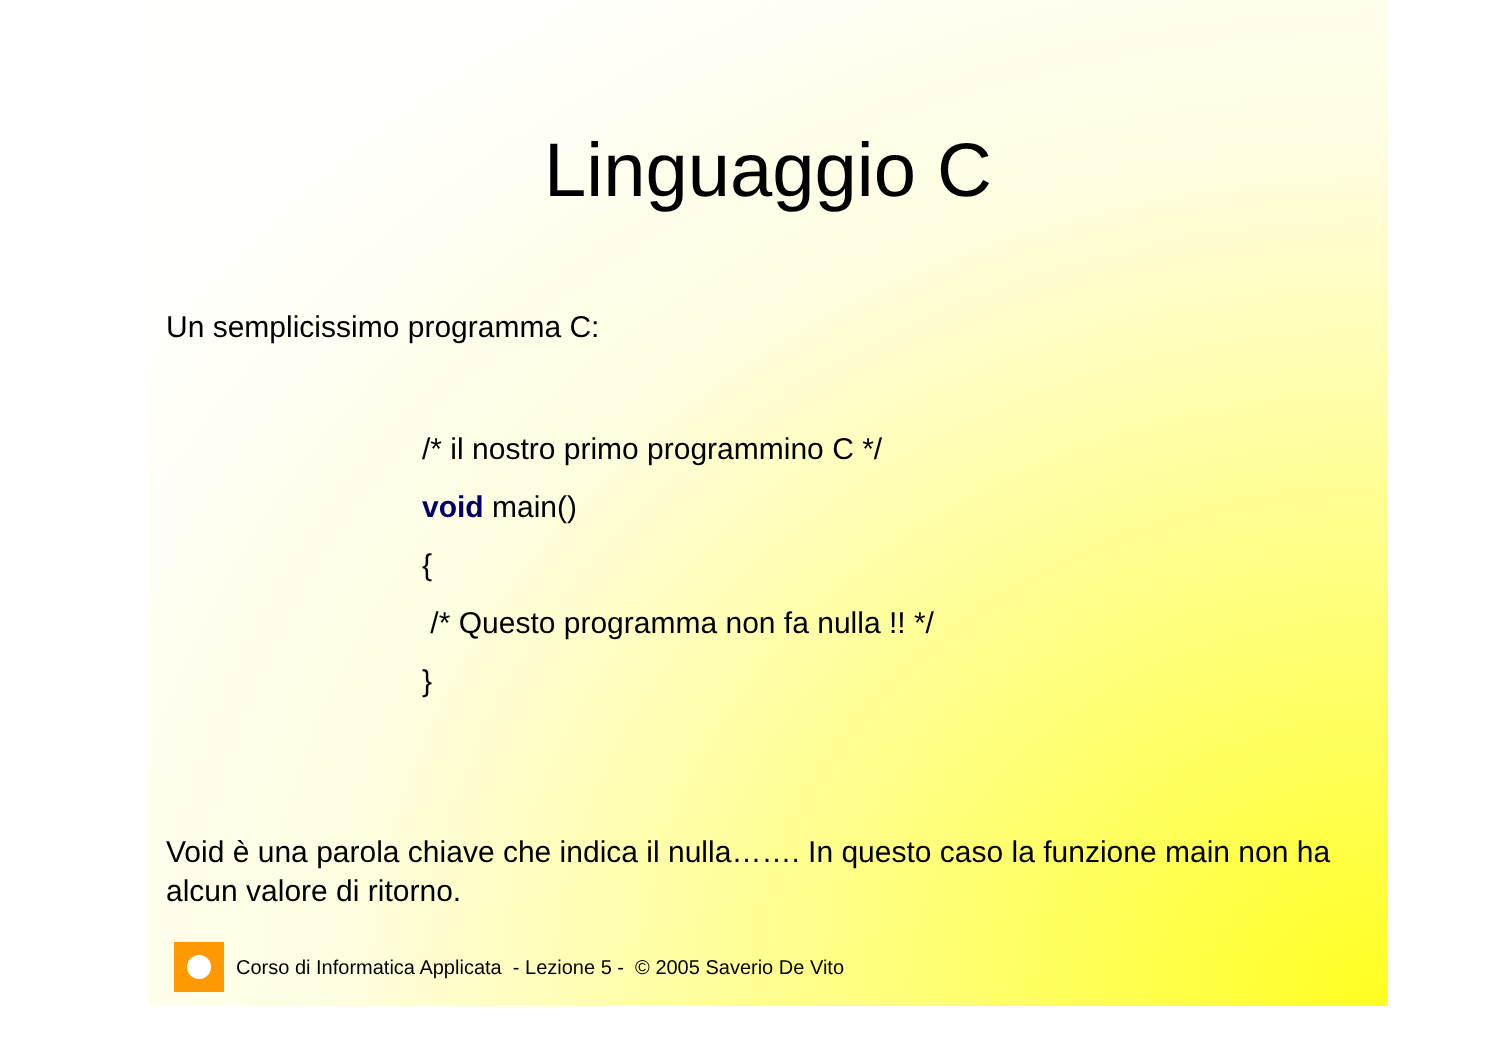Linguaggio C
Un semplicissimo programma C:
/* il nostro primo programmino C */
void main()
{
/* Questo programma non fa nulla !! */
}
Void è una parola chiave che indica il nulla……. In questo caso la funzione main non ha alcun valore di ritorno.
Corso di Informatica Applicata - Lezione 5 - © 2005 Saverio De Vito